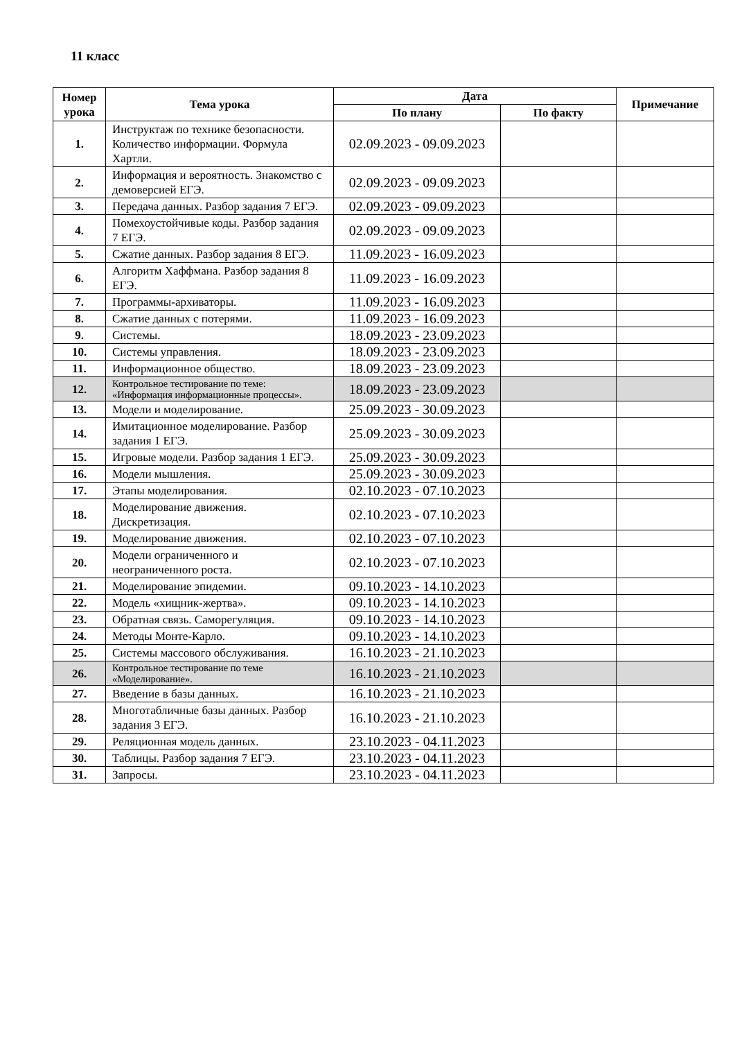11 класс
| Номер урока | Тема урока | Дата | | Примечание |
| --- | --- | --- | --- | --- |
| | | По плану | По факту | |
| 1. | Инструктаж по технике безопасности. Количество информации. Формула Хартли. | 02.09.2023 - 09.09.2023 | | |
| 2. | Информация и вероятность. Знакомство с демоверсией ЕГЭ. | 02.09.2023 - 09.09.2023 | | |
| 3. | Передача данных. Разбор задания 7 ЕГЭ. | 02.09.2023 - 09.09.2023 | | |
| 4. | Помехоустойчивые коды. Разбор задания 7 ЕГЭ. | 02.09.2023 - 09.09.2023 | | |
| 5. | Сжатие данных. Разбор задания 8 ЕГЭ. | 11.09.2023 - 16.09.2023 | | |
| 6. | Алгоритм Хаффмана. Разбор задания 8 ЕГЭ. | 11.09.2023 - 16.09.2023 | | |
| 7. | Программы-архиваторы. | 11.09.2023 - 16.09.2023 | | |
| 8. | Сжатие данных с потерями. | 11.09.2023 - 16.09.2023 | | |
| 9. | Системы. | 18.09.2023 - 23.09.2023 | | |
| 10. | Системы управления. | 18.09.2023 - 23.09.2023 | | |
| 11. | Информационное общество. | 18.09.2023 - 23.09.2023 | | |
| 12. | Контрольное тестирование по теме: «Информация информационные процессы». | 18.09.2023 - 23.09.2023 | | |
| 13. | Модели и моделирование. | 25.09.2023 - 30.09.2023 | | |
| 14. | Имитационное моделирование. Разбор задания 1 ЕГЭ. | 25.09.2023 - 30.09.2023 | | |
| 15. | Игровые модели. Разбор задания 1 ЕГЭ. | 25.09.2023 - 30.09.2023 | | |
| 16. | Модели мышления. | 25.09.2023 - 30.09.2023 | | |
| 17. | Этапы моделирования. | 02.10.2023 - 07.10.2023 | | |
| 18. | Моделирование движения. Дискретизация. | 02.10.2023 - 07.10.2023 | | |
| 19. | Моделирование движения. | 02.10.2023 - 07.10.2023 | | |
| 20. | Модели ограниченного и неограниченного роста. | 02.10.2023 - 07.10.2023 | | |
| 21. | Моделирование эпидемии. | 09.10.2023 - 14.10.2023 | | |
| 22. | Модель «хищник-жертва». | 09.10.2023 - 14.10.2023 | | |
| 23. | Обратная связь. Саморегуляция. | 09.10.2023 - 14.10.2023 | | |
| 24. | Методы Монте-Карло. | 09.10.2023 - 14.10.2023 | | |
| 25. | Системы массового обслуживания. | 16.10.2023 - 21.10.2023 | | |
| 26. | Контрольное тестирование по теме «Моделирование». | 16.10.2023 - 21.10.2023 | | |
| 27. | Введение в базы данных. | 16.10.2023 - 21.10.2023 | | |
| 28. | Многотабличные базы данных. Разбор задания 3 ЕГЭ. | 16.10.2023 - 21.10.2023 | | |
| 29. | Реляционная модель данных. | 23.10.2023 - 04.11.2023 | | |
| 30. | Таблицы. Разбор задания 7 ЕГЭ. | 23.10.2023 - 04.11.2023 | | |
| 31. | Запросы. | 23.10.2023 - 04.11.2023 | | |